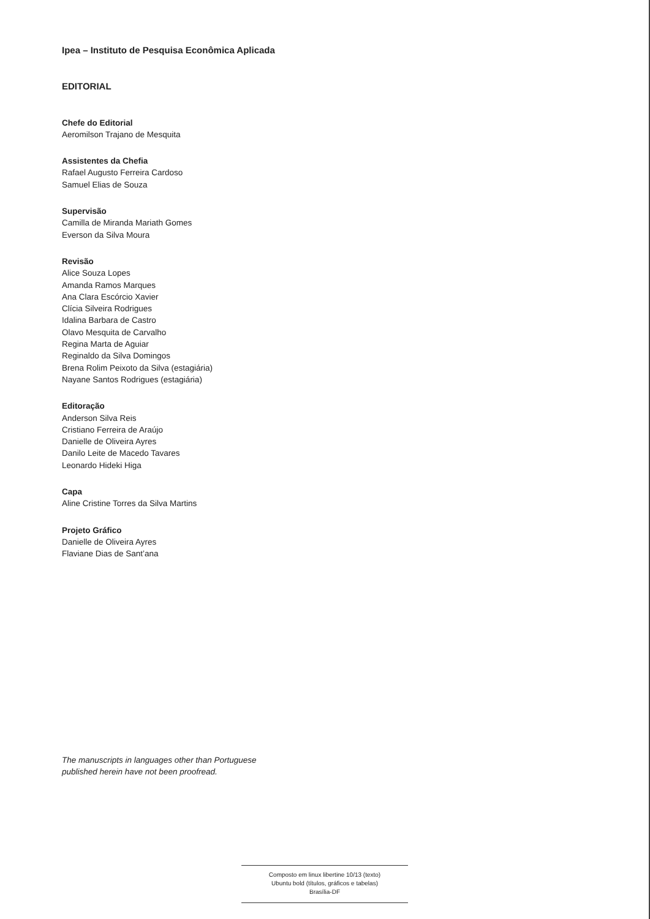Ipea – Instituto de Pesquisa Econômica Aplicada
EDITORIAL
Chefe do Editorial
Aeromilson Trajano de Mesquita
Assistentes da Chefia
Rafael Augusto Ferreira Cardoso
Samuel Elias de Souza
Supervisão
Camilla de Miranda Mariath Gomes
Everson da Silva Moura
Revisão
Alice Souza Lopes
Amanda Ramos Marques
Ana Clara Escórcio Xavier
Clícia Silveira Rodrigues
Idalina Barbara de Castro
Olavo Mesquita de Carvalho
Regina Marta de Aguiar
Reginaldo da Silva Domingos
Brena Rolim Peixoto da Silva (estagiária)
Nayane Santos Rodrigues (estagiária)
Editoração
Anderson Silva Reis
Cristiano Ferreira de Araújo
Danielle de Oliveira Ayres
Danilo Leite de Macedo Tavares
Leonardo Hideki Higa
Capa
Aline Cristine Torres da Silva Martins
Projeto Gráfico
Danielle de Oliveira Ayres
Flaviane Dias de Sant’ana
The manuscripts in languages other than Portuguese
published herein have not been proofread.
Composto em linux libertine 10/13 (texto)
Ubuntu bold (títulos, gráficos e tabelas)
Brasília-DF